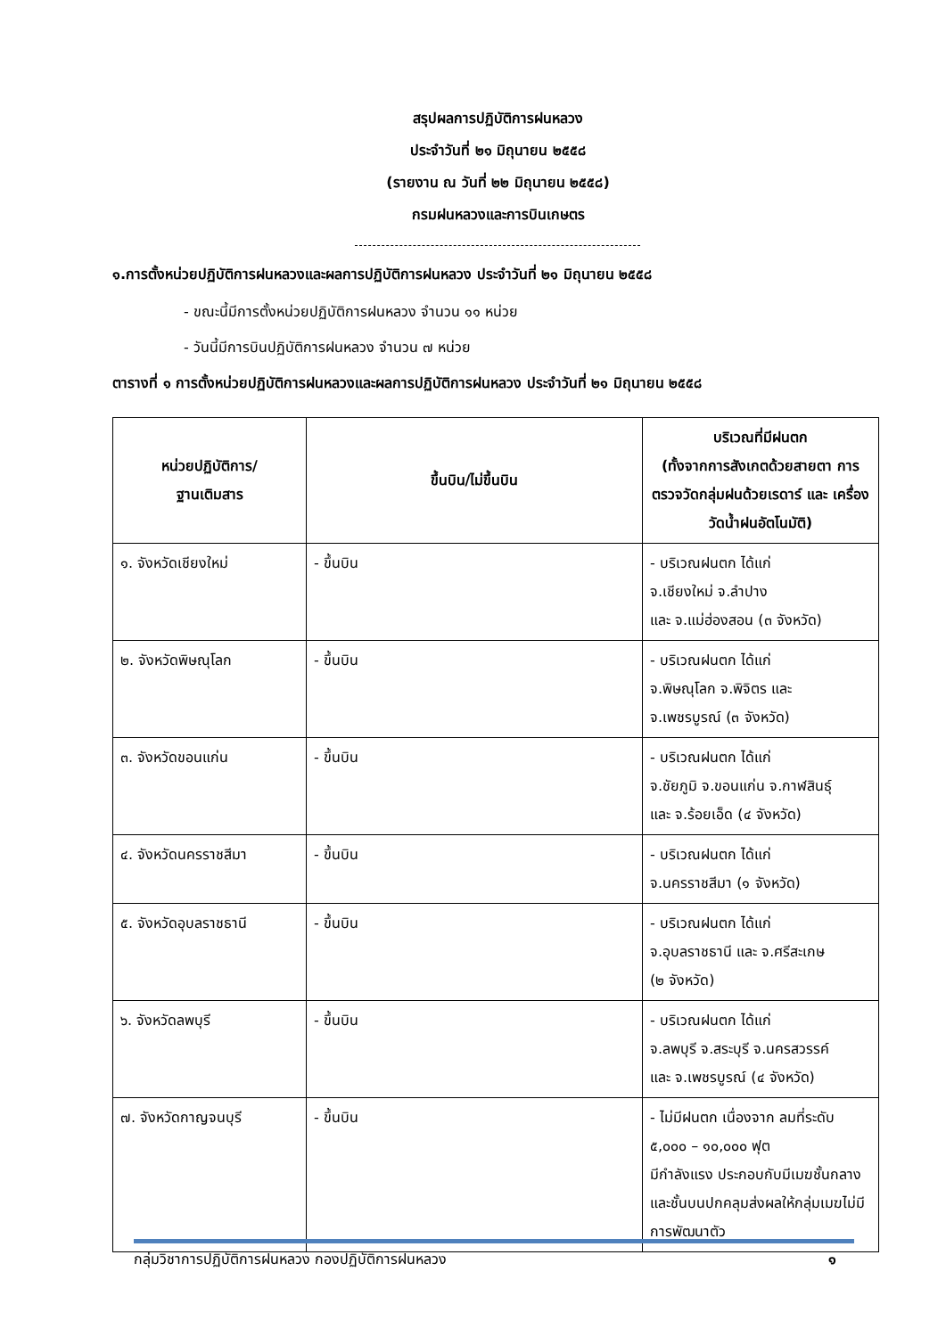สรุปผลการปฏิบัติการฝนหลวง
ประจำวันที่ ๒๑ มิถุนายน ๒๕๕๘
(รายงาน ณ วันที่ ๒๒ มิถุนายน ๒๕๕๘)
กรมฝนหลวงและการบินเกษตร
๑.การตั้งหน่วยปฏิบัติการฝนหลวงและผลการปฏิบัติการฝนหลวง ประจำวันที่ ๒๑ มิถุนายน ๒๕๕๘
- ขณะนี้มีการตั้งหน่วยปฏิบัติการฝนหลวง จำนวน ๑๑ หน่วย
- วันนี้มีการบินปฏิบัติการฝนหลวง จำนวน ๗ หน่วย
ตารางที่ ๑ การตั้งหน่วยปฏิบัติการฝนหลวงและผลการปฏิบัติการฝนหลวง ประจำวันที่ ๒๑ มิถุนายน ๒๕๕๘
| หน่วยปฏิบัติการ/ ฐานเติมสาร | ขึ้นบิน/ไม่ขึ้นบิน | บริเวณที่มีฝนตก (ทั้งจากการสังเกตด้วยสายตา การตรวจวัดกลุ่มฝนด้วยเรดาร์ และ เครื่องวัดน้ำฝนอัตโนมัติ) |
| --- | --- | --- |
| ๑. จังหวัดเชียงใหม่ | - ขึ้นบิน | - บริเวณฝนตก ได้แก่ จ.เชียงใหม่ จ.ลำปาง และ จ.แม่ฮ่องสอน (๓ จังหวัด) |
| ๒. จังหวัดพิษณุโลก | - ขึ้นบิน | - บริเวณฝนตก ได้แก่ จ.พิษณุโลก จ.พิจิตร และ จ.เพชรบูรณ์ (๓ จังหวัด) |
| ๓. จังหวัดขอนแก่น | - ขึ้นบิน | - บริเวณฝนตก ได้แก่ จ.ชัยภูมิ จ.ขอนแก่น จ.กาฬสินธุ์ และ จ.ร้อยเอ็ด (๔ จังหวัด) |
| ๔. จังหวัดนครราชสีมา | - ขึ้นบิน | - บริเวณฝนตก ได้แก่ จ.นครราชสีมา (๑ จังหวัด) |
| ๕. จังหวัดอุบลราชธานี | - ขึ้นบิน | - บริเวณฝนตก ได้แก่ จ.อุบลราชธานี และ จ.ศรีสะเกษ (๒ จังหวัด) |
| ๖. จังหวัดลพบุรี | - ขึ้นบิน | - บริเวณฝนตก ได้แก่ จ.ลพบุรี จ.สระบุรี จ.นครสวรรค์ และ จ.เพชรบูรณ์ (๔ จังหวัด) |
| ๗. จังหวัดกาญจนบุรี | - ขึ้นบิน | - ไม่มีฝนตก เนื่องจาก ลมที่ระดับ ๕,๐๐๐ – ๑๐,๐๐๐ ฟุต มีกำลังแรง ประกอบกับมีเมฆชั้นกลางและชั้นบนปกคลุมส่งผลให้กลุ่มเมฆไม่มีการพัฒนาตัว |
กลุ่มวิชาการปฏิบัติการฝนหลวง กองปฏิบัติการฝนหลวง ๑